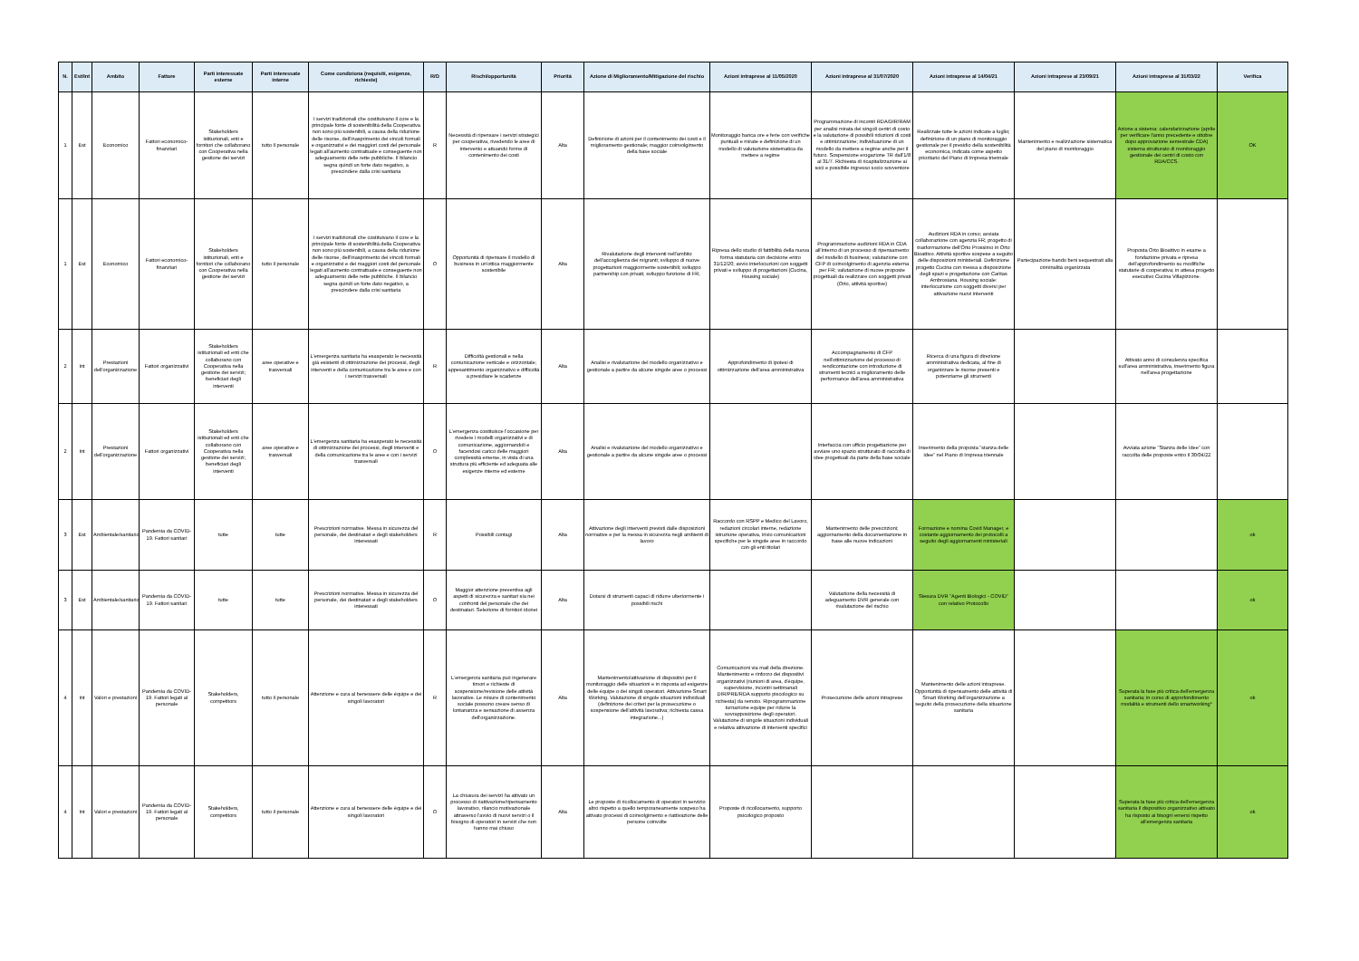| N. | Est/Int | Ambito | Fattore | Parti interessate esterne | Parti interessate interne | Come condiziona (requisiti, esigenze, richieste) | R/O | Rischi/opportunità | Priorità | Azione di Miglioramento/Mitigazione del rischio | Azioni intraprese al 11/05/2020 | Azioni intraprese al 31/07/2020 | Azioni intraprese al 14/04/21 | Azioni intraprese al 23/09/21 | Azioni intraprese al 31/03/22 | Verifica |
| --- | --- | --- | --- | --- | --- | --- | --- | --- | --- | --- | --- | --- | --- | --- | --- | --- |
| 1 | Est | Economico | Fattori economico-finanziari | Stakeholders istituzionali, enti e fornitori che collaborano con Cooperativa nella gestione dei servizi | tutto il personale | I servizi tradizionali che costituivano il core e la principale fonte di sostenibilità della Cooperativa non sono più sostenibili, a causa della riduzione delle risorse, dell'inasprimento dei vincoli formali e organizzativi e dei maggiori costi del personale legati all'aumento contrattuale e conseguente non adeguamento delle rette pubbliche. Il bilancio segna quindi un forte dato negativo, a prescindere dalla crisi sanitaria | R | Necessità di ripensare i servizi strategici per cooperativa, rivedendo le aree di intervento e attuando forme di contenimento dei costi | Alta | Definizione di azioni per il contenimento dei costi e il miglioramento gestionale; maggior coinvolgimento della base sociale | Monitoraggio banca ore e ferie con verifiche puntuali e mirate e definizione di un modello di valutazione sistematica da mettere a regime | Programmazione di incontri RDA/DIR/RAM per analisi mirata dei singoli centri di costo e la valutazione di possibili riduzioni di costi e ottimizzazione; individuazione di un modello da mettere a regime anche per il futuro. Sospensione erogazione TR dall'1/8 al 31/7. Richiesta di ricapitalizzazione ai soci e possibile ingresso socio sovventore | Realizzate tutte le azioni indicate a luglio; definizione di un piano di monitoraggio gestionale per il presidio della sostenibilità economica, indicata come aspetto prioritario del Piano di Impresa triennale | Mantenimento e realizzazione sistematica del piano di monitoraggio | Azione a sistema: calendarizzazione (aprile per verificare l'anno precedente e ottobre dopo approvazione semestrale CDA) sistema strutturato di monitoraggio gestionale dei centri di costo con RDA/CCS. | OK |
| 1 | Est | Economico | Fattori economico-finanziari | Stakeholders istituzionali, enti e fornitori che collaborano con Cooperativa nella gestione dei servizi | tutto il personale | I servizi tradizionali che costituivano il core e la principale fonte di sostenibilità della Cooperativa non sono più sostenibili, a causa della riduzione delle risorse, dell'inasprimento dei vincoli formali e organizzativi e dei maggiori costi del personale legati all'aumento contrattuale e conseguente non adeguamento delle rette pubbliche. Il bilancio segna quindi un forte dato negativo, a prescindere dalla crisi sanitaria | O | Opportunità di ripensare il modello di business in un'ottica maggiormente sostenibile | Alta | Rivalutazione degli interventi nell'ambito dell'accoglienza dei migranti; sviluppo di nuove progettazioni maggiormente sostenibili; sviluppo partnership con privati; sviluppo funzione di FR; | Ripresa dello studio di fattibilità della nuova forma statutaria con decisione entro 31/12/20; avvio interlocuzioni con soggetti privati e sviluppo di progettazioni (Cucina, Housing sociale) | Programmazione audizioni RDA in CDA all'interno di un processo di ripensamento del modello di business; valutazione con CFP di coinvolgimento di agenzia esterna per FR; valutazione di nuove proposte progettuali da realizzare con soggetti privati (Orto, attività sportive) | Audizioni RDA in corso; avviata collaborazione con agenzia FR; progetto di trasformazione dell'Orto Prossimo in Orto Bioattivo. Attività sportive sospese a seguito delle disposizioni ministeriali. Definizione progetto Cucina con messa a disposizione degli spazi e progettazione con Caritas Ambrosiana. Housing sociale: interlocuzione con soggetti diversi per attivazione nuovi interventi | Partecipazione bando beni sequestrati alla criminalità organizzata | Proposta Orto Bioattivo in esame a fondazione privata e ripresa dell'approfondimento su modifiche statutarie di cooperativa; in attesa progetto esecutivo Cucina Villapizzone. | |
| 2 | Int | Prestazioni dell'organizzazione | Fattori organizzativi | Stakeholders istituzionali ed enti che collaborano con Cooperativa nella gestione dei servizi; beneficiari degli interventi | aree operative e trasversali | L'emergenza sanitaria ha esasperato le necessità già esistenti di ottimizzazione dei processi, degli interventi e della comunicazione tra le aree e con i servizi trasversali | R | Difficoltà gestionali e nella comunicazione verticale e orizzontale; appesantimento organizzativo e difficoltà a presidiare le scadenze | Alta | Analisi e rivalutazione del modello organizzativo e gestionale a partire da alcune singole aree o processi | Approfondimento di ipotesi di ottimizzazione dell'area amministrativa | Accompagnamento di CFP nell'ottimizzazione del processo di rendicontazione con introduzione di strumenti tecnici a miglioramento delle performance dell'area amministrativa | Ricerca di una figura di direzione amministrativa dedicata, al fine di organizzare le risorse presenti e potenziarne gli strumenti | | Attivato anno di consulenza specifica sull'area amministrativa, inserimento figura nell'area progettazione | |
| 2 | Int | Prestazioni dell'organizzazione | Fattori organizzativi | Stakeholders istituzionali ed enti che collaborano con Cooperativa nella gestione dei servizi; beneficiari degli interventi | aree operative e trasversali | L'emergenza sanitaria ha esasperato le necessità di ottimizzazione dei processi, degli interventi e della comunicazione tra le aree e con i servizi trasversali | O | L'emergenza costituisce l'occasione per rivedere i modelli organizzativi e di comunicazione, aggiornandoli e facendosi carico delle maggiori complessità emerse, in vista di una struttura più efficiente ed adeguata alle esigenze interne ed esterne | Alta | Analisi e rivalutazione del modello organizzativo e gestionale a partire da alcune singole aree o processi | | Interfaccia con ufficio progettazione per avviare uno spazio strutturato di raccolta di idee progettuali da parte della base sociale | Inserimento della proposta "stanza delle idee" nel Piano di Impresa triennale | | Avviata azione "Stanza delle Idee" con raccolta delle proposte entro il 30/04/22 | |
| 3 | Est | Ambientale/sanitario | Pandemia da COVID-19. Fattori sanitari | tutte | tutte | Prescrizioni normative. Messa in sicurezza del personale, dei destinatari e degli stakeholders interessati | R | Possibili contagi | Alta | Attivazione degli interventi previsti dalle disposizioni normative e per la messa in sicurezza negli ambienti di lavoro | Raccordo con RSPP e Medico del Lavoro, redazioni circolari interne, redazione istruzione operativa, invio comunicazioni specifiche per le singole aree in raccordo con gli enti titolari | Mantenimento delle prescrizioni; aggiornamento della documentazione in base alle nuove indicazioni | Formazione e nomina Covid Manager, e costante aggiornamento dei protocolli a seguito degli aggiornamenti ministeriali | | | ok |
| 3 | Est | Ambientale/sanitario | Pandemia da COVID-19. Fattori sanitari | tutte | tutte | Prescrizioni normative. Messa in sicurezza del personale, dei destinatari e degli stakeholders interessati | O | Maggior attenzione preventiva agli aspetti di sicurezza e sanitari sia nei confronti del personale che dei destinatari. Selezione di fornitori idonei | Alta | Dotarsi di strumenti capaci di ridurre ulteriormente i possibili rischi | | Valutazione della necessità di adeguamento DVR generale con rivalutazione del rischio | Stesura DVR "Agenti Biologici - COVID" con relativo Protocollo | | | ok |
| 4 | Int | Valori e prestazioni | Pandemia da COVID-19. Fattori legati al personale | Stakeholders, competitors | tutto il personale | Attenzione e cura al benessere delle équipe e dei singoli lavoratori | R | L'emergenza sanitaria può ingenerare timori e richieste di sospensione/revisione delle attività lavorative. Le misure di contenimento sociale possono creare senso di lontananza e sensazione di assenza dell'organizzazione. | Alta | Mantenimento/attivazione di dispositivi per il monitoraggio delle situazioni e in risposta ad esigenze delle équipe o dei singoli operatori. Attivazione Smart Working. Valutazione di singole situazioni individuali (definizione dei criteri per la prosecuzione o sospensione dell'attività lavorativa; richiesta cassa integrazione...) | Comunicazioni via mail della direzione. Mantenimento e rinforzo dei dispositivi organizzativi (riunioni di area, d'équipe, supervisione, incontri settimanali DIR/PRE/RDA supporto piscologico su richiesta) da remoto. Riprogrammazione turnazione equipe per ridurre la sovrapposizione degli operatori. Valutazione di singole situazioni individuali e relativa attivazione di interventi specifici | Prosecuzione delle azioni intraprese | Mantenimento delle azioni intraprese. Opportunità di ripensamento delle attività di Smart Working dell'organizzazione a seguito della prosecuzione della situazione sanitaria | | Superata la fase più critica dell'emergenza sanitaria; in corso di approfondimento modalità e strumenti dello smartworking* | ok |
| 4 | Int | Valori e prestazioni | Pandemia da COVID-19. Fattori legati al personale | Stakeholders, competitors | tutto il personale | Attenzione e cura al benessere delle équipe e dei singoli lavoratori | O | La chiusura dei servizi ha attivato un processo di riattivazione/ripensamento lavorativo, rilancio motivazionale attraverso l'avvio di nuovi servizi o il bisogno di operatori in servizi che non hanno mai chiuso | Alta | Le proposte di ricollocamento di operatori in servizio altro rispetto a quello temporaneamente sospeso ha attivato processi di coinvolgimento e riattivazione delle persone coinvolte | Proposte di ricollocamento, supporto psicologico proposto | | | | Superata la fase più critica dell'emergenza sanitaria il dispositivo organizzativo attivato ha risposto ai bisogni emersi rispetto all'emergenza sanitaria | ok |